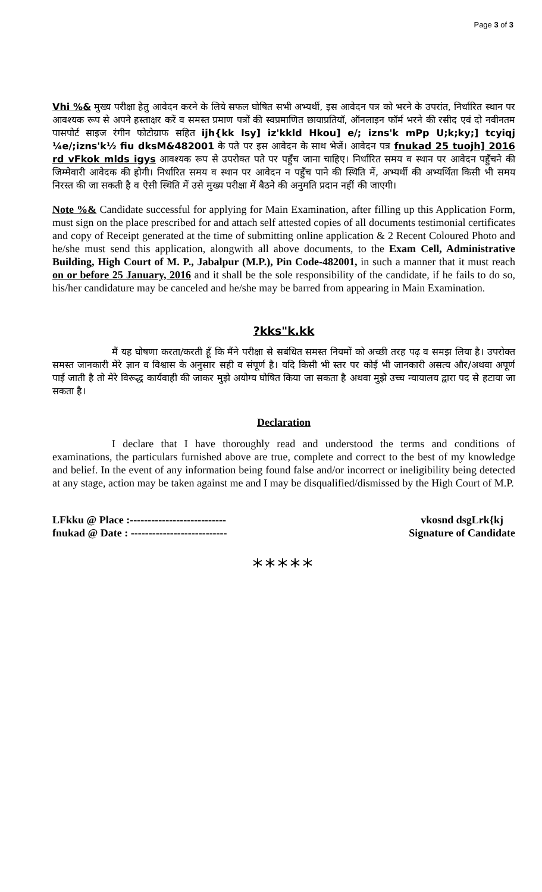Page 3 of 3
Vhi %& मुख्य परीक्षा हेतु आवेदन करने के लिये सफल घोषित सभी अभ्यर्थी, इस आवेदन पत्र को भरने के उपरांत, निर्धारित स्थान पर आवश्यक रूप से अपने हस्ताक्षर करें व समस्त प्रमाण पत्रों की स्वप्रमाणित छायाप्रतियाँ, ऑनलाइन फॉर्म भरने की रसीद एवं दो नवीनतम पासपोर्ट साइज रंगीन फोटोग्राफ सहित ijh{kk lsy] iz'kkld Hkou] e/; izns'k mPp U;k;ky;] tcyiqj ¼e/;izns'k½ fiu dksM&482001 के पते पर इस आवेदन के साथ भेजें। आवेदन पत्र fnukad 25 tuojh] 2016 rd vFkok mlds igys आवश्यक रूप से उपरोक्त पते पर पहुँच जाना चाहिए। निर्धारित समय व स्थान पर आवेदन पहुँचने की जिम्मेवारी आवेदक की होगी। निर्धारित समय व स्थान पर आवेदन न पहुँच पाने की स्थिति में, अभ्यर्थी की अभ्यर्थिता किसी भी समय निरस्त की जा सकती है व ऐसी स्थिति में उसे मुख्य परीक्षा में बैठने की अनुमति प्रदान नहीं की जाएगी।
Note %& Candidate successful for applying for Main Examination, after filling up this Application Form, must sign on the place prescribed for and attach self attested copies of all documents testimonial certificates and copy of Receipt generated at the time of submitting online application & 2 Recent Coloured Photo and he/she must send this application, alongwith all above documents, to the Exam Cell, Administrative Building, High Court of M. P., Jabalpur (M.P.), Pin Code-482001, in such a manner that it must reach on or before 25 January, 2016 and it shall be the sole responsibility of the candidate, if he fails to do so, his/her candidature may be canceled and he/she may be barred from appearing in Main Examination.
?kks"k.kk
मैं यह घोषणा करता/करती हूँ कि मैंने परीक्षा से सबंधित समस्त नियमों को अच्छी तरह पढ़ व समझ लिया है। उपरोक्त समस्त जानकारी मेरे ज्ञान व विश्वास के अनुसार सही व संपूर्ण है। यदि किसी भी स्तर पर कोई भी जानकारी असत्य और/अथवा अपूर्ण पाई जाती है तो मेरे विरूद्ध कार्यवाही की जाकर मुझे अयोग्य घोषित किया जा सकता है अथवा मुझे उच्च न्यायालय द्वारा पद से हटाया जा सकता है।
Declaration
I declare that I have thoroughly read and understood the terms and conditions of examinations, the particulars furnished above are true, complete and correct to the best of my knowledge and belief. In the event of any information being found false and/or incorrect or ineligibility being detected at any stage, action may be taken against me and I may be disqualified/dismissed by the High Court of M.P.
LFkku @ Place :---------------------------
fnukad @ Date : ---------------------------
vkosnd dsgLrk{kj
Signature of Candidate
*****